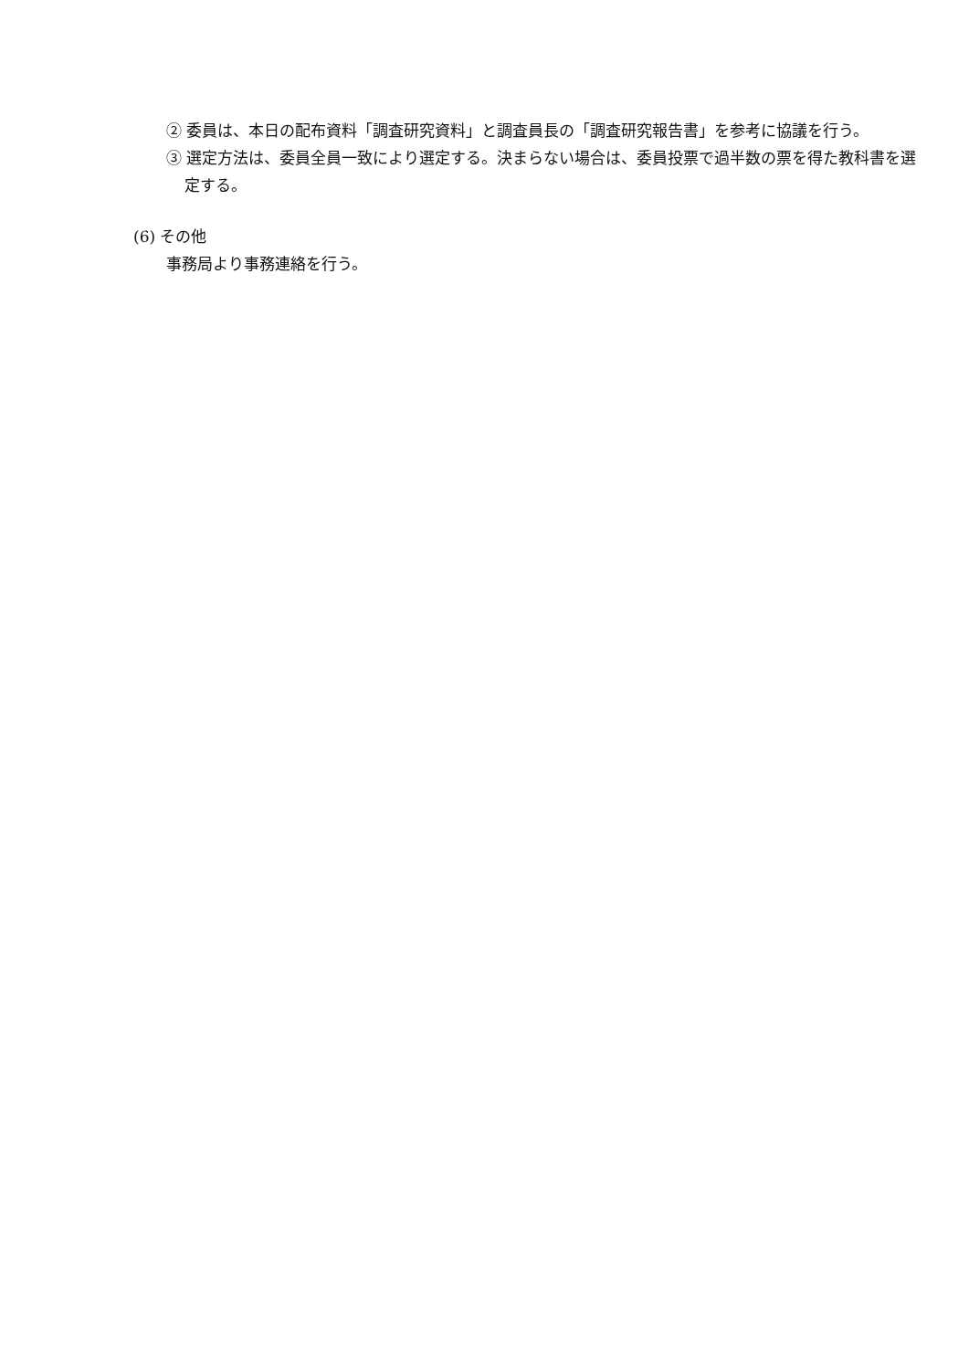② 委員は、本日の配布資料「調査研究資料」と調査員長の「調査研究報告書」を参考に協議を行う。
③ 選定方法は、委員全員一致により選定する。決まらない場合は、委員投票で過半数の票を得た教科書を選定する。
(6) その他
事務局より事務連絡を行う。